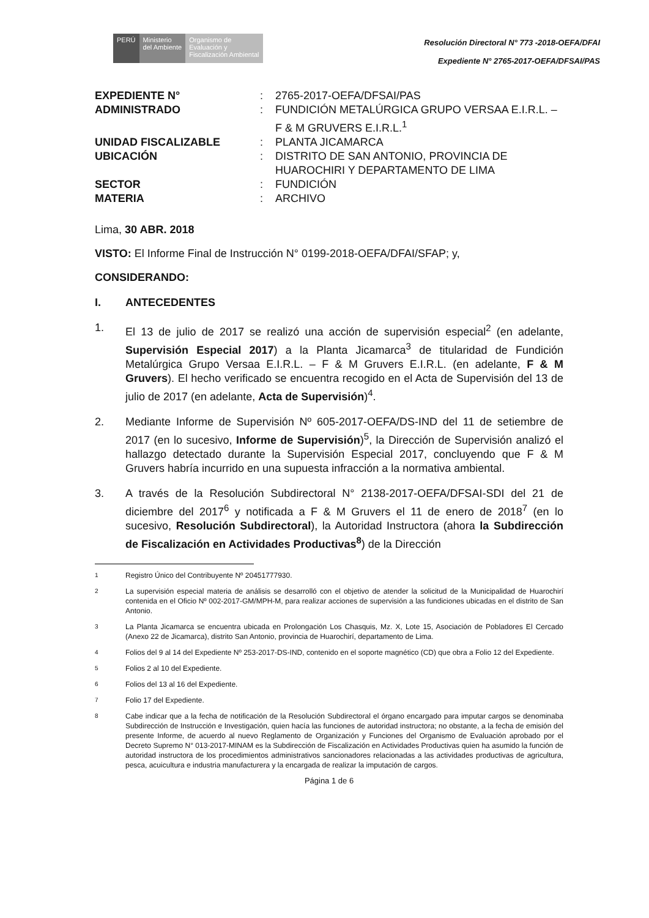PERÚ Ministerio
del Ambiente
Organismo de
Evaluación y
Fiscalización Ambiental
Resolución Directoral N° 773 -2018-OEFA/DFAI
Expediente N° 2765-2017-OEFA/DFSAI/PAS
| EXPEDIENTE N° | : | 2765-2017-OEFA/DFSAI/PAS |
| ADMINISTRADO | : | FUNDICIÓN METALÚRGICA GRUPO VERSAA E.I.R.L. – F & M GRUVERS E.I.R.L.<sup>1</sup> |
| UNIDAD FISCALIZABLE | : | PLANTA JICAMARCA |
| UBICACIÓN | : | DISTRITO DE SAN ANTONIO, PROVINCIA DE HUAROCHIRI Y DEPARTAMENTO DE LIMA |
| SECTOR | : | FUNDICIÓN |
| MATERIA | : | ARCHIVO |
Lima, 30 ABR. 2018
VISTO: El Informe Final de Instrucción N° 0199-2018-OEFA/DFAI/SFAP; y,
CONSIDERANDO:
I. ANTECEDENTES
1. El 13 de julio de 2017 se realizó una acción de supervisión especial<sup>2</sup> (en adelante, Supervisión Especial 2017) a la Planta Jicamarca<sup>3</sup> de titularidad de Fundición Metalúrgica Grupo Versaa E.I.R.L. – F & M Gruvers E.I.R.L. (en adelante, F & M Gruvers). El hecho verificado se encuentra recogido en el Acta de Supervisión del 13 de julio de 2017 (en adelante, Acta de Supervisión)<sup>4</sup>.
2. Mediante Informe de Supervisión Nº 605-2017-OEFA/DS-IND del 11 de setiembre de 2017 (en lo sucesivo, Informe de Supervisión)<sup>5</sup>, la Dirección de Supervisión analizó el hallazgo detectado durante la Supervisión Especial 2017, concluyendo que F & M Gruvers habría incurrido en una supuesta infracción a la normativa ambiental.
3. A través de la Resolución Subdirectoral N° 2138-2017-OEFA/DFSAI-SDI del 21 de diciembre del 2017<sup>6</sup> y notificada a F & M Gruvers el 11 de enero de 2018<sup>7</sup> (en lo sucesivo, Resolución Subdirectoral), la Autoridad Instructora (ahora la Subdirección de Fiscalización en Actividades Productivas<sup>8</sup>) de la Dirección
<sup>1</sup> Registro Único del Contribuyente Nº 20451777930.
<sup>2</sup> La supervisión especial materia de análisis se desarrolló con el objetivo de atender la solicitud de la Municipalidad de Huarochirí contenida en el Oficio Nº 002-2017-GM/MPH-M, para realizar acciones de supervisión a las fundiciones ubicadas en el distrito de San Antonio.
<sup>3</sup> La Planta Jicamarca se encuentra ubicada en Prolongación Los Chasquis, Mz. X, Lote 15, Asociación de Pobladores El Cercado (Anexo 22 de Jicamarca), distrito San Antonio, provincia de Huarochirí, departamento de Lima.
<sup>4</sup> Folios del 9 al 14 del Expediente Nº 253-2017-DS-IND, contenido en el soporte magnético (CD) que obra a Folio 12 del Expediente.
<sup>5</sup> Folios 2 al 10 del Expediente.
<sup>6</sup> Folios del 13 al 16 del Expediente.
<sup>7</sup> Folio 17 del Expediente.
<sup>8</sup> Cabe indicar que a la fecha de notificación de la Resolución Subdirectoral el órgano encargado para imputar cargos se denominaba Subdirección de Instrucción e Investigación, quien hacía las funciones de autoridad instructora; no obstante, a la fecha de emisión del presente Informe, de acuerdo al nuevo Reglamento de Organización y Funciones del Organismo de Evaluación aprobado por el Decreto Supremo N° 013-2017-MINAM es la Subdirección de Fiscalización en Actividades Productivas quien ha asumido la función de autoridad instructora de los procedimientos administrativos sancionadores relacionadas a las actividades productivas de agricultura, pesca, acuicultura e industria manufacturera y la encargada de realizar la imputación de cargos.
Página 1 de 6